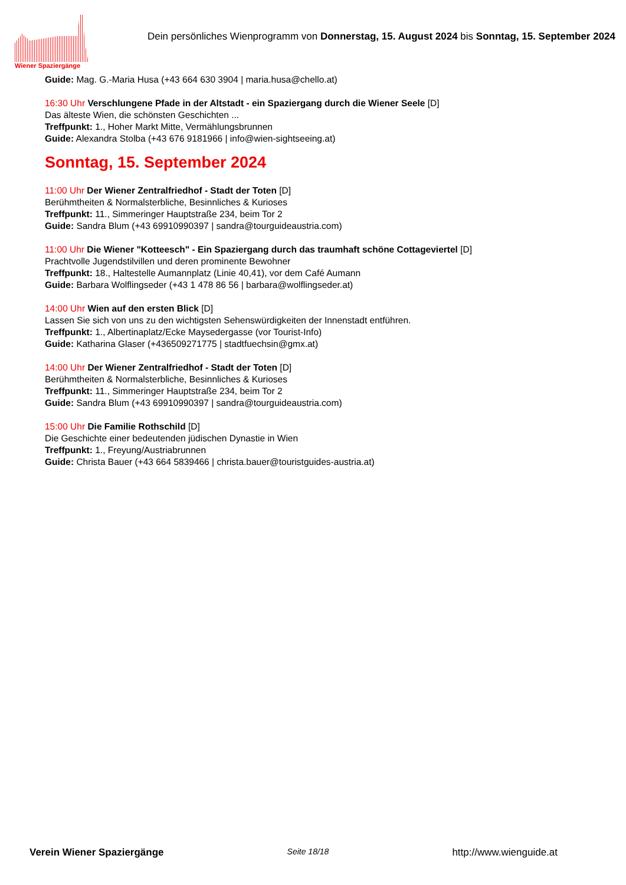Wiener Spaziergänge
Dein persönliches Wienprogramm von Donnerstag, 15. August 2024 bis Sonntag, 15. September 2024
Guide: Mag. G.-Maria Husa (+43 664 630 3904 | maria.husa@chello.at)
16:30 Uhr Verschlungene Pfade in der Altstadt - ein Spaziergang durch die Wiener Seele [D]
Das älteste Wien, die schönsten Geschichten ...
Treffpunkt: 1., Hoher Markt Mitte, Vermählungsbrunnen
Guide: Alexandra Stolba (+43 676 9181966 | info@wien-sightseeing.at)
Sonntag, 15. September 2024
11:00 Uhr Der Wiener Zentralfriedhof - Stadt der Toten [D]
Berühmtheiten & Normalsterbliche, Besinnliches & Kurioses
Treffpunkt: 11., Simmeringer Hauptstraße 234, beim Tor 2
Guide: Sandra Blum (+43 69910990397 | sandra@tourguideaustria.com)
11:00 Uhr Die Wiener "Kotteesch" - Ein Spaziergang durch das traumhaft schöne Cottageviertel [D]
Prachtvolle Jugendstilvillen und deren prominente Bewohner
Treffpunkt: 18., Haltestelle Aumannplatz (Linie 40,41), vor dem Café Aumann
Guide: Barbara Wolflingseder (+43 1 478 86 56 | barbara@wolflingseder.at)
14:00 Uhr Wien auf den ersten Blick [D]
Lassen Sie sich von uns zu den wichtigsten Sehenswürdigkeiten der Innenstadt entführen.
Treffpunkt: 1., Albertinaplatz/Ecke Maysedergasse (vor Tourist-Info)
Guide: Katharina Glaser (+436509271775 | stadtfuechsin@gmx.at)
14:00 Uhr Der Wiener Zentralfriedhof - Stadt der Toten [D]
Berühmtheiten & Normalsterbliche, Besinnliches & Kurioses
Treffpunkt: 11., Simmeringer Hauptstraße 234, beim Tor 2
Guide: Sandra Blum (+43 69910990397 | sandra@tourguideaustria.com)
15:00 Uhr Die Familie Rothschild [D]
Die Geschichte einer bedeutenden jüdischen Dynastie in Wien
Treffpunkt: 1., Freyung/Austriabrunnen
Guide: Christa Bauer (+43 664 5839466 | christa.bauer@touristguides-austria.at)
Verein Wiener Spaziergänge Seite 18/18 http://www.wienguide.at